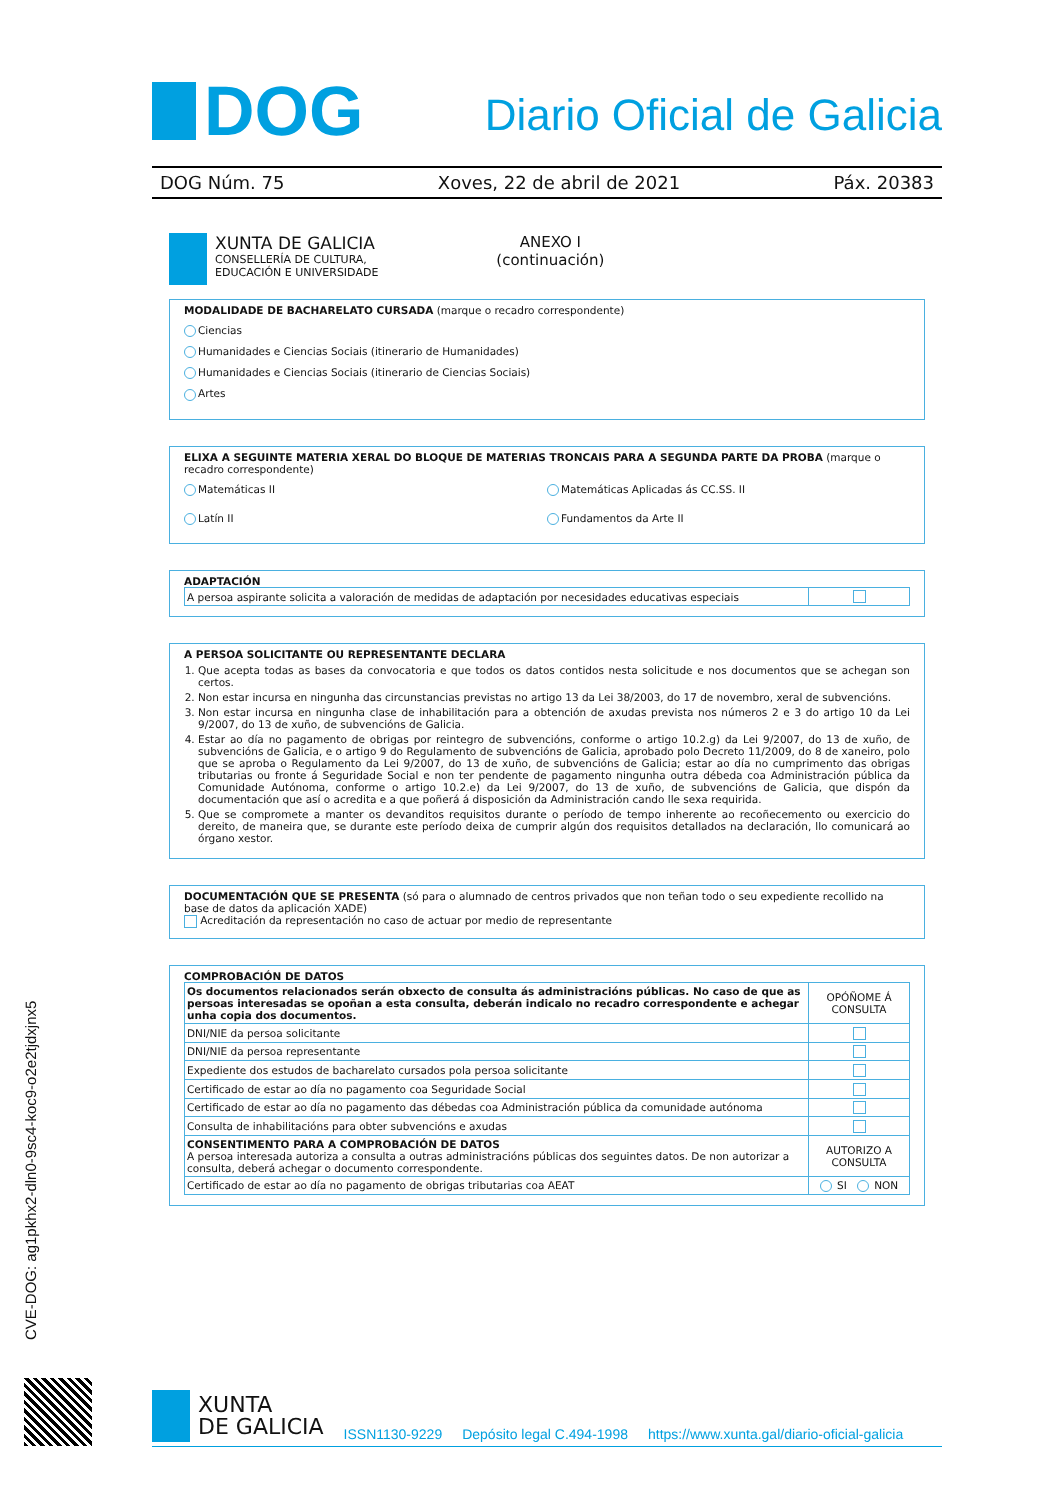DOG
Diario Oficial de Galicia
DOG Núm. 75 Xoves, 22 de abril de 2021 Páx. 20383
XUNTA DE GALICIA
CONSELLERÍA DE CULTURA,
EDUCACIÓN E UNIVERSIDADE
ANEXO I
(continuación)
MODALIDADE DE BACHARELATO CURSADA (marque o recadro correspondente)
Ciencias
Humanidades e Ciencias Sociais (itinerario de Humanidades)
Humanidades e Ciencias Sociais (itinerario de Ciencias Sociais)
Artes
ELIXA A SEGUINTE MATERIA XERAL DO BLOQUE DE MATERIAS TRONCAIS PARA A SEGUNDA PARTE DA PROBA (marque o recadro correspondente)
Matemáticas II
Matemáticas Aplicadas ás CC.SS. II
Latín II
Fundamentos da Arte II
ADAPTACIÓN
| A persoa aspirante solicita a valoración de medidas de adaptación por necesidades educativas especiais | |
A PERSOA SOLICITANTE OU REPRESENTANTE DECLARA
1. Que acepta todas as bases da convocatoria e que todos os datos contidos nesta solicitude e nos documentos que se achegan son certos.
2. Non estar incursa en ningunha das circunstancias previstas no artigo 13 da Lei 38/2003, do 17 de novembro, xeral de subvencións.
3. Non estar incursa en ningunha clase de inhabilitación para a obtención de axudas prevista nos números 2 e 3 do artigo 10 da Lei 9/2007, do 13 de xuño, de subvencións de Galicia.
4. Estar ao día no pagamento de obrigas por reintegro de subvencións, conforme o artigo 10.2.g) da Lei 9/2007, do 13 de xuño, de subvencións de Galicia, e o artigo 9 do Regulamento de subvencións de Galicia, aprobado polo Decreto 11/2009, do 8 de xaneiro, polo que se aproba o Regulamento da Lei 9/2007, do 13 de xuño, de subvencións de Galicia; estar ao día no cumprimento das obrigas tributarias ou fronte á Seguridade Social e non ter pendente de pagamento ningunha outra débeda coa Administración pública da Comunidade Autónoma, conforme o artigo 10.2.e) da Lei 9/2007, do 13 de xuño, de subvencións de Galicia, que dispón da documentación que así o acredita e a que poñerá á disposición da Administración cando lle sexa requirida.
5. Que se compromete a manter os devanditos requisitos durante o período de tempo inherente ao recoñecemento ou exercicio do dereito, de maneira que, se durante este período deixa de cumprir algún dos requisitos detallados na declaración, llo comunicará ao órgano xestor.
DOCUMENTACIÓN QUE SE PRESENTA (só para o alumnado de centros privados que non teñan todo o seu expediente recollido na base de datos da aplicación XADE)
Acreditación da representación no caso de actuar por medio de representante
COMPROBACIÓN DE DATOS
| Os documentos relacionados serán obxecto de consulta ás administracións públicas. No caso de que as persoas interesadas se opoñan a esta consulta, deberán indicalo no recadro correspondente e achegar unha copia dos documentos. | OPÓÑOME Á CONSULTA |
| DNI/NIE da persoa solicitante | |
| DNI/NIE da persoa representante | |
| Expediente dos estudos de bacharelato cursados pola persoa solicitante | |
| Certificado de estar ao día no pagamento coa Seguridade Social | |
| Certificado de estar ao día no pagamento das débedas coa Administración pública da comunidade autónoma | |
| Consulta de inhabilitacións para obter subvencións e axudas | |
| CONSENTIMENTO PARA A COMPROBACIÓN DE DATOS A persoa interesada autoriza a consulta a outras administracións públicas dos seguintes datos. De non autorizar a consulta, deberá achegar o documento correspondente. | AUTORIZO A CONSULTA |
| Certificado de estar ao día no pagamento de obrigas tributarias coa AEAT | SI NON |
CVE-DOG: ag1pkhx2-dln0-9sc4-koc9-o2e2tjdxjnx5
XUNTA
DE GALICIA
ISSN1130-9229 Depósito legal C.494-1998 https://www.xunta.gal/diario-oficial-galicia